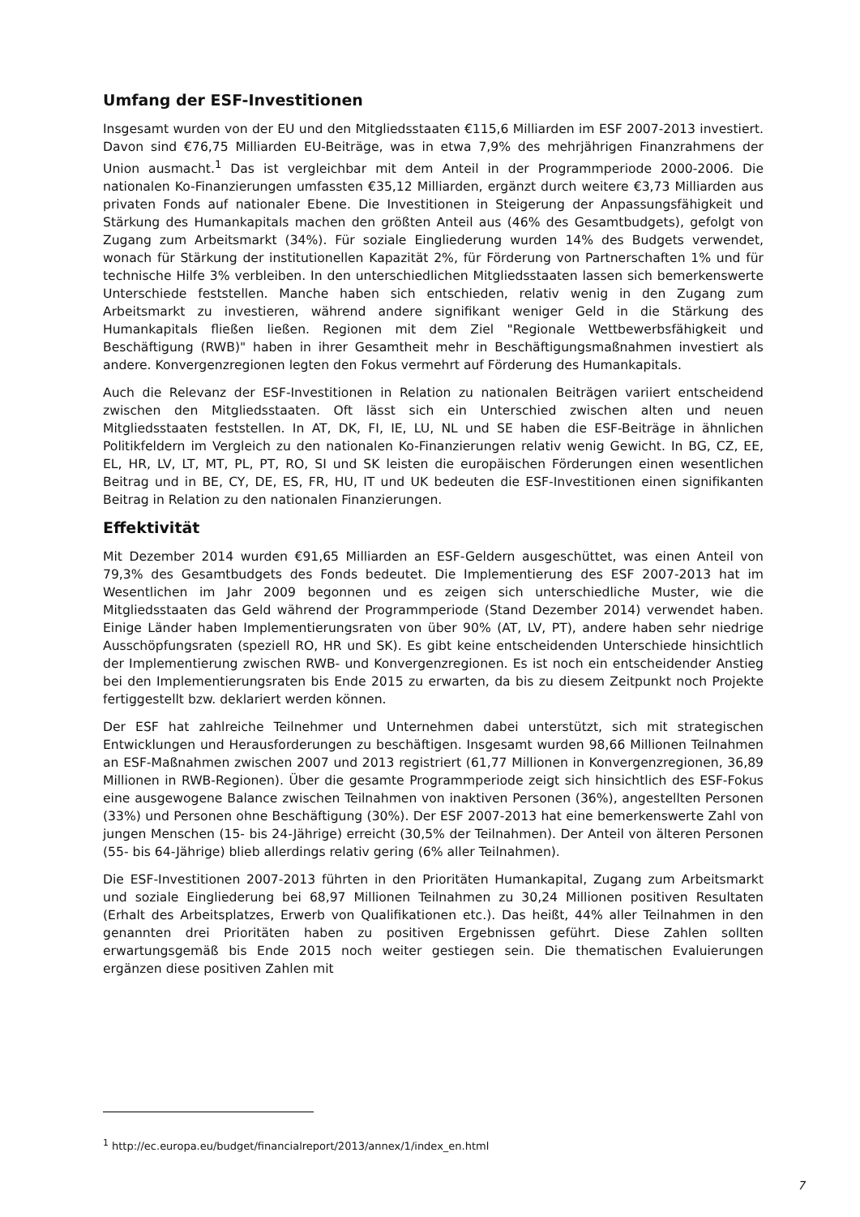Umfang der ESF-Investitionen
Insgesamt wurden von der EU und den Mitgliedsstaaten €115,6 Milliarden im ESF 2007-2013 investiert. Davon sind €76,75 Milliarden EU-Beiträge, was in etwa 7,9% des mehrjährigen Finanzrahmens der Union ausmacht.<sup>1</sup> Das ist vergleichbar mit dem Anteil in der Programmperiode 2000-2006. Die nationalen Ko-Finanzierungen umfassten €35,12 Milliarden, ergänzt durch weitere €3,73 Milliarden aus privaten Fonds auf nationaler Ebene. Die Investitionen in Steigerung der Anpassungsfähigkeit und Stärkung des Humankapitals machen den größten Anteil aus (46% des Gesamtbudgets), gefolgt von Zugang zum Arbeitsmarkt (34%). Für soziale Eingliederung wurden 14% des Budgets verwendet, wonach für Stärkung der institutionellen Kapazität 2%, für Förderung von Partnerschaften 1% und für technische Hilfe 3% verbleiben. In den unterschiedlichen Mitgliedsstaaten lassen sich bemerkenswerte Unterschiede feststellen. Manche haben sich entschieden, relativ wenig in den Zugang zum Arbeitsmarkt zu investieren, während andere signifikant weniger Geld in die Stärkung des Humankapitals fließen ließen. Regionen mit dem Ziel "Regionale Wettbewerbsfähigkeit und Beschäftigung (RWB)" haben in ihrer Gesamtheit mehr in Beschäftigungsmaßnahmen investiert als andere. Konvergenzregionen legten den Fokus vermehrt auf Förderung des Humankapitals.
Auch die Relevanz der ESF-Investitionen in Relation zu nationalen Beiträgen variiert entscheidend zwischen den Mitgliedsstaaten. Oft lässt sich ein Unterschied zwischen alten und neuen Mitgliedsstaaten feststellen. In AT, DK, FI, IE, LU, NL und SE haben die ESF-Beiträge in ähnlichen Politikfeldern im Vergleich zu den nationalen Ko-Finanzierungen relativ wenig Gewicht. In BG, CZ, EE, EL, HR, LV, LT, MT, PL, PT, RO, SI und SK leisten die europäischen Förderungen einen wesentlichen Beitrag und in BE, CY, DE, ES, FR, HU, IT und UK bedeuten die ESF-Investitionen einen signifikanten Beitrag in Relation zu den nationalen Finanzierungen.
Effektivität
Mit Dezember 2014 wurden €91,65 Milliarden an ESF-Geldern ausgeschüttet, was einen Anteil von 79,3% des Gesamtbudgets des Fonds bedeutet. Die Implementierung des ESF 2007-2013 hat im Wesentlichen im Jahr 2009 begonnen und es zeigen sich unterschiedliche Muster, wie die Mitgliedsstaaten das Geld während der Programmperiode (Stand Dezember 2014) verwendet haben. Einige Länder haben Implementierungsraten von über 90% (AT, LV, PT), andere haben sehr niedrige Ausschöpfungsraten (speziell RO, HR und SK). Es gibt keine entscheidenden Unterschiede hinsichtlich der Implementierung zwischen RWB- und Konvergenzregionen. Es ist noch ein entscheidender Anstieg bei den Implementierungsraten bis Ende 2015 zu erwarten, da bis zu diesem Zeitpunkt noch Projekte fertiggestellt bzw. deklariert werden können.
Der ESF hat zahlreiche Teilnehmer und Unternehmen dabei unterstützt, sich mit strategischen Entwicklungen und Herausforderungen zu beschäftigen. Insgesamt wurden 98,66 Millionen Teilnahmen an ESF-Maßnahmen zwischen 2007 und 2013 registriert (61,77 Millionen in Konvergenzregionen, 36,89 Millionen in RWB-Regionen). Über die gesamte Programmperiode zeigt sich hinsichtlich des ESF-Fokus eine ausgewogene Balance zwischen Teilnahmen von inaktiven Personen (36%), angestellten Personen (33%) und Personen ohne Beschäftigung (30%). Der ESF 2007-2013 hat eine bemerkenswerte Zahl von jungen Menschen (15- bis 24-Jährige) erreicht (30,5% der Teilnahmen). Der Anteil von älteren Personen (55- bis 64-Jährige) blieb allerdings relativ gering (6% aller Teilnahmen).
Die ESF-Investitionen 2007-2013 führten in den Prioritäten Humankapital, Zugang zum Arbeitsmarkt und soziale Eingliederung bei 68,97 Millionen Teilnahmen zu 30,24 Millionen positiven Resultaten (Erhalt des Arbeitsplatzes, Erwerb von Qualifikationen etc.). Das heißt, 44% aller Teilnahmen in den genannten drei Prioritäten haben zu positiven Ergebnissen geführt. Diese Zahlen sollten erwartungsgemäß bis Ende 2015 noch weiter gestiegen sein. Die thematischen Evaluierungen ergänzen diese positiven Zahlen mit
<sup>1</sup> http://ec.europa.eu/budget/financialreport/2013/annex/1/index_en.html
7